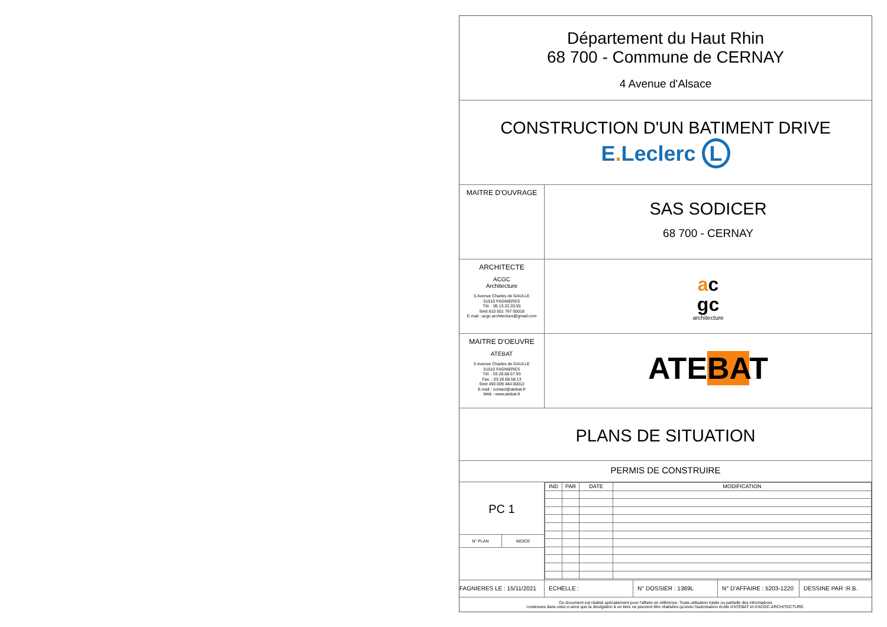Département du Haut Rhin
68 700 - Commune de CERNAY
4 Avenue d'Alsace
CONSTRUCTION D'UN BATIMENT DRIVE
E. Leclerc L
MAITRE D'OUVRAGE
SAS SODICER
68 700 - CERNAY
ARCHITECTE
ACGC
Architecture
5 Avenue Charles de GAULLE
51510 FAGNIERES
Tél. : 06.13.32.20.55
Siret 810 501 767 00018
E.mail : acgc.architecture@gmail.com
ac
gc
architecture
MAITRE D'OEUVRE
ATEBAT
5 Avenue Charles de GAULLE
51510 FAGNIERES
Tél. : 03.26.68.57.93
Fax. : 03.26.68.58.13
Siret 493 009 484 00012
E.mail : contact@atebat.fr
Web : www.atebat.fr
ATEBAT
PLANS DE SITUATION
PERMIS DE CONSTRUIRE
PC 1
N° PLAN INDICE
| IND | PAR | DATE | MODIFICATION |
| --- | --- | --- | --- |
FAGNIERES LE : 15/11/2021
ECHELLE : N° DOSSIER : 1369L N° D'AFFAIRE : 5203-1220
DESSINE PAR :R.B.
Ce document est réalisé spécialement pour l'affaire en référence. Toute utilisation totale ou partielle des informations
contenues dans celui ci ainsi que la divulgation à un tiers ne peuvent être réalisées qu'avec l'autorisation écrite d'ATEBAT et d'ACGC-ARCHITECTURE.